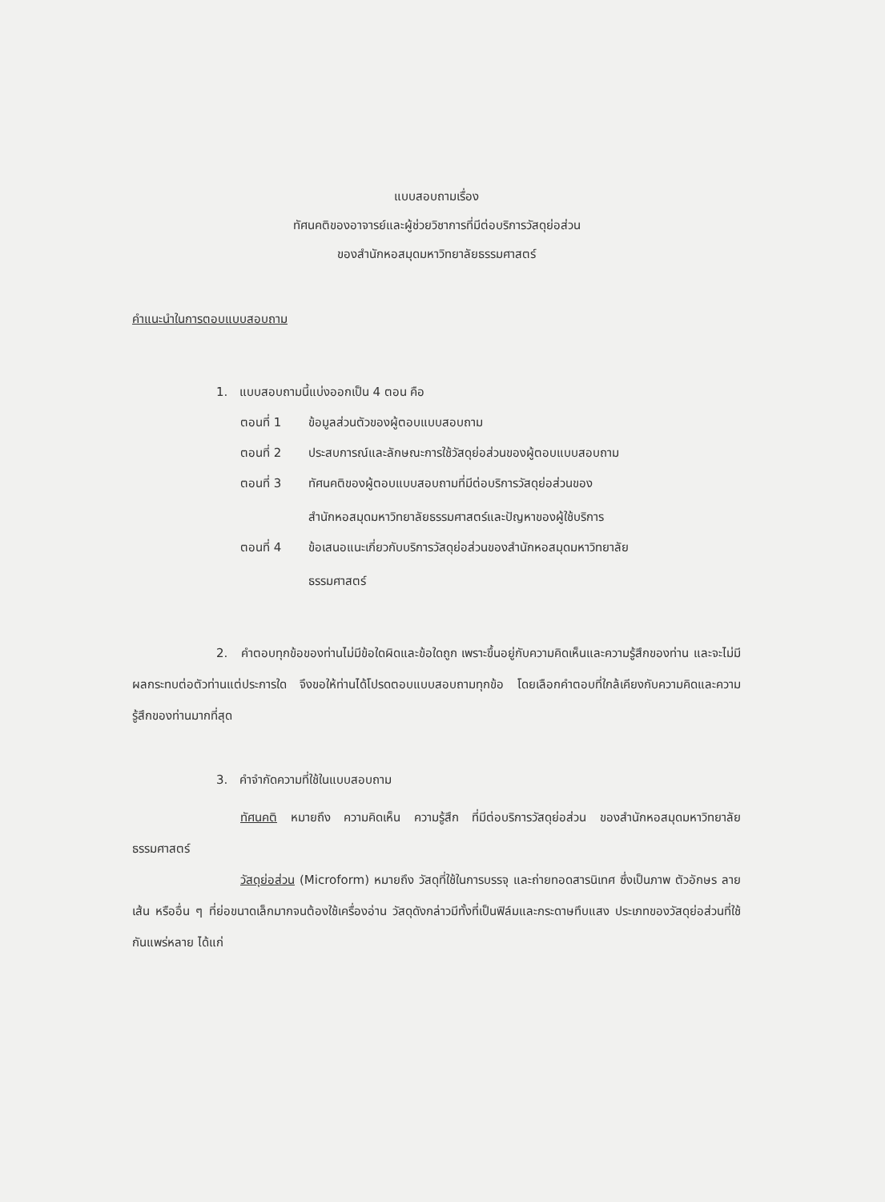แบบสอบถามเรื่อง
ทัศนคติของอาจารย์และผู้ช่วยวิชาการที่มีต่อบริการวัสดุย่อส่วน
ของสำนักหอสมุดมหาวิทยาลัยธรรมศาสตร์
คำแนะนำในการตอบแบบสอบถาม
1. แบบสอบถามนี้แบ่งออกเป็น 4 ตอน คือ
ตอนที่ 1 ข้อมูลส่วนตัวของผู้ตอบแบบสอบถาม
ตอนที่ 2 ประสบการณ์และลักษณะการใช้วัสดุย่อส่วนของผู้ตอบแบบสอบถาม
ตอนที่ 3 ทัศนคติของผู้ตอบแบบสอบถามที่มีต่อบริการวัสดุย่อส่วนของ
สำนักหอสมุดมหาวิทยาลัยธรรมศาสตร์และปัญหาของผู้ใช้บริการ
ตอนที่ 4 ข้อเสนอแนะเกี่ยวกับบริการวัสดุย่อส่วนของสำนักหอสมุดมหาวิทยาลัย
ธรรมศาสตร์
2. คำตอบทุกข้อของท่านไม่มีข้อใดผิดและข้อใดถูก เพราะขึ้นอยู่กับความคิดเห็นและความรู้สึกของท่าน และจะไม่มีผลกระทบต่อตัวท่านแต่ประการใด จึงขอให้ท่านได้โปรดตอบแบบสอบถามทุกข้อ โดยเลือกคำตอบที่ใกล้เคียงกับความคิดและความรู้สึกของท่านมากที่สุด
3. คำจำกัดความที่ใช้ในแบบสอบถาม
ทัศนคติ หมายถึง ความคิดเห็น ความรู้สึก ที่มีต่อบริการวัสดุย่อส่วน ของสำนักหอสมุดมหาวิทยาลัยธรรมศาสตร์
วัสดุย่อส่วน (Microform) หมายถึง วัสดุที่ใช้ในการบรรจุ และถ่ายทอดสารนิเทศ ซึ่งเป็นภาพ ตัวอักษร ลายเส้น หรืออื่น ๆ ที่ย่อขนาดเล็กมากจนต้องใช้เครื่องอ่าน วัสดุดังกล่าวมีทั้งที่เป็นฟิล์มและกระดาษทึบแสง ประเภทของวัสดุย่อส่วนที่ใช้กันแพร่หลาย ได้แก่